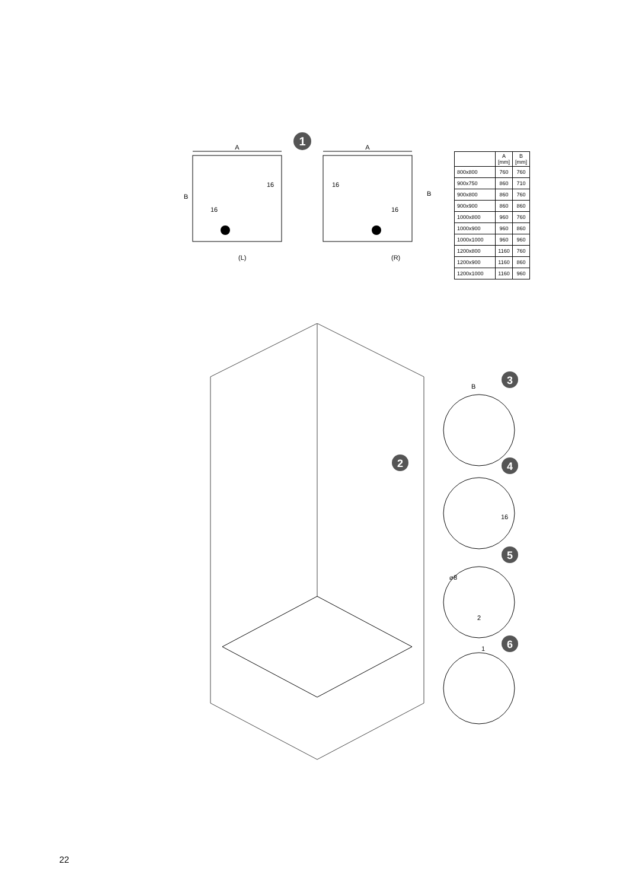1
A
(L)
A
(R)
B
B
16
16
16
16
| | A [mm] | B [mm] |
| --- | --- | --- |
| 800x800 | 760 | 760 |
| 900x750 | 860 | 710 |
| 900x800 | 860 | 760 |
| 900x900 | 860 | 860 |
| 1000x800 | 960 | 760 |
| 1000x900 | 960 | 860 |
| 1000x1000 | 960 | 960 |
| 1200x800 | 1160 | 760 |
| 1200x900 | 1160 | 860 |
| 1200x1000 | 1160 | 960 |
3
2
4
5
6
B
16
⌀8
2
1
22